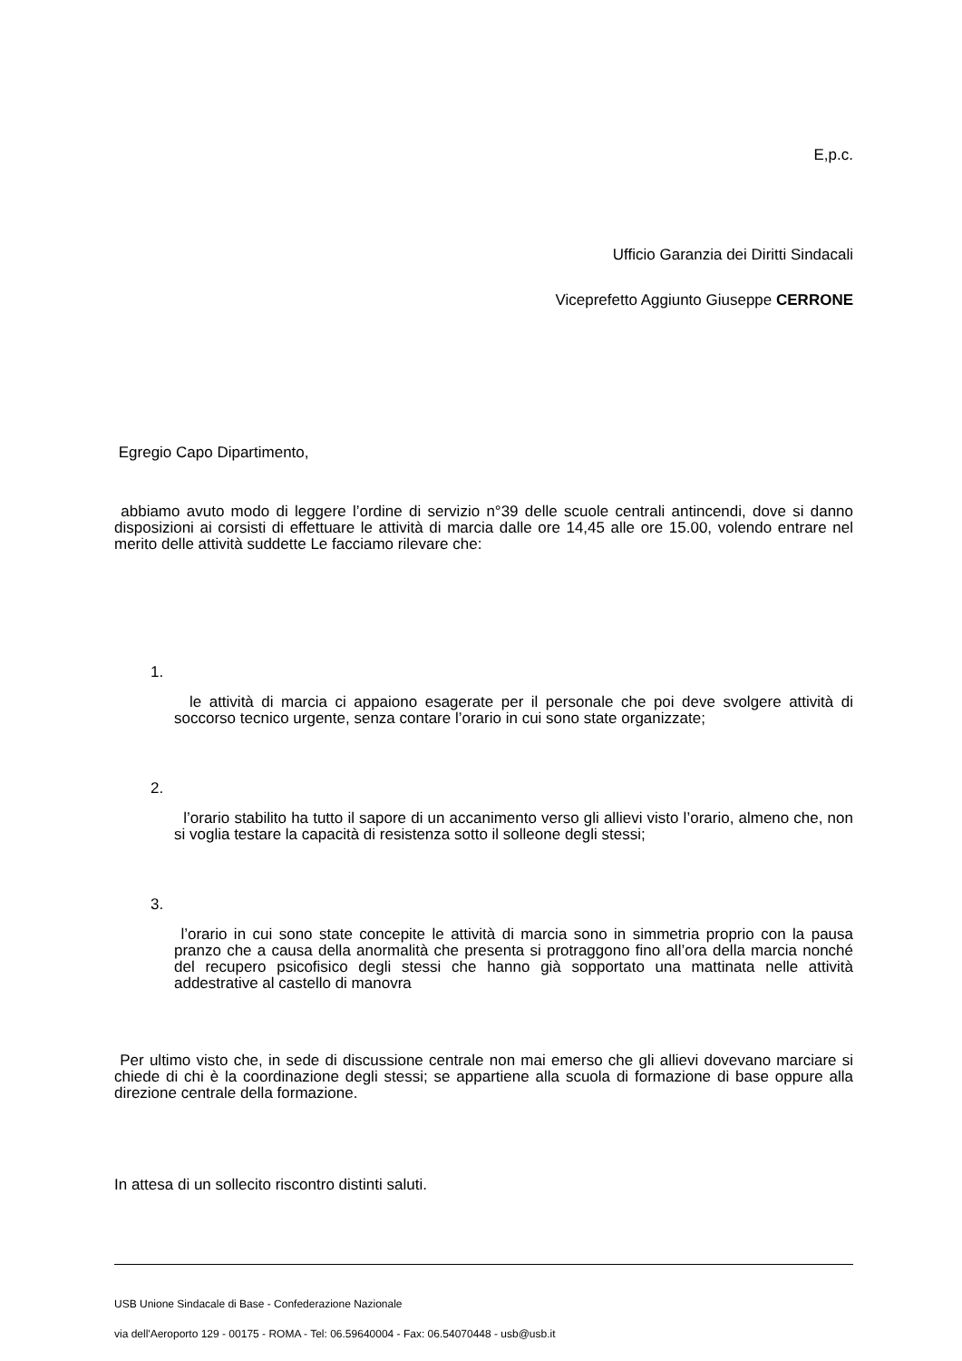E,p.c.
Ufficio Garanzia dei Diritti Sindacali
Viceprefetto Aggiunto Giuseppe CERRONE
Egregio Capo Dipartimento,
abbiamo avuto modo di leggere l’ordine di servizio n°39 delle scuole centrali antincendi, dove si danno disposizioni ai corsisti di effettuare le attività di marcia dalle ore 14,45 alle ore 15.00, volendo entrare nel merito delle attività suddette Le facciamo rilevare che:
1.
le attività di marcia ci appaiono esagerate per il personale che poi deve svolgere attività di soccorso tecnico urgente, senza contare l’orario in cui sono state organizzate;
2.
l’orario stabilito ha tutto il sapore di un accanimento verso gli allievi visto l’orario, almeno che, non si voglia testare la capacità di resistenza sotto il solleone degli stessi;
3.
l’orario in cui sono state concepite le attività di marcia sono in simmetria proprio con la pausa pranzo che a causa della anormalità che presenta si protraggono fino all’ora della marcia nonché del recupero psicofisico degli stessi che hanno già sopportato una mattinata nelle attività addestrative al castello di manovra
Per ultimo visto che, in sede di discussione centrale non mai emerso che gli allievi dovevano marciare si chiede di chi è la coordinazione degli stessi; se appartiene alla scuola di formazione di base oppure alla direzione centrale della formazione.
In attesa di un sollecito riscontro distinti saluti.
USB Unione Sindacale di Base - Confederazione Nazionale
via dell'Aeroporto 129 - 00175 - ROMA - Tel: 06.59640004 - Fax: 06.54070448 - usb@usb.it